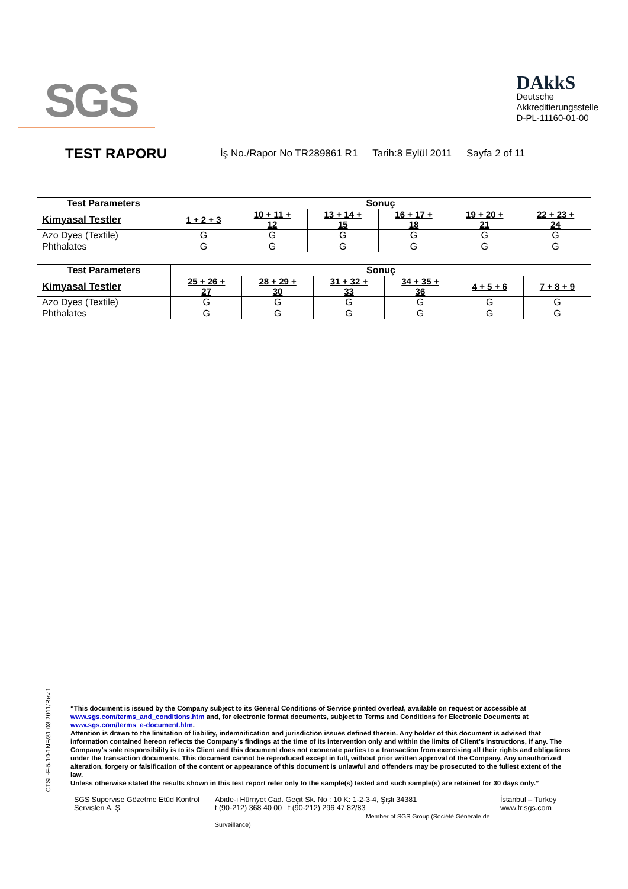SGS
DAkkS
Deutsche
Akkreditierungsstelle
D-PL-11160-01-00
TEST RAPORU
İş No./Rapor No TR289861 R1 Tarih:8 Eylül 2011 Sayfa 2 of 11
| Test Parameters | Sonuç | | | | | |
| --- | --- | --- | --- | --- | --- | --- |
| Kimyasal Testler | 1 + 2 + 3 | 10 + 11 + 12 | 13 + 14 + 15 | 16 + 17 + 18 | 19 + 20 + 21 | 22 + 23 + 24 |
| Azo Dyes (Textile) | G | G | G | G | G | G |
| Phthalates | G | G | G | G | G | G |
| Test Parameters | Sonuç | | | | | |
| --- | --- | --- | --- | --- | --- | --- |
| Kimyasal Testler | 25 + 26 + 27 | 28 + 29 + 30 | 31 + 32 + 33 | 34 + 35 + 36 | 4 + 5 + 6 | 7 + 8 + 9 |
| Azo Dyes (Textile) | G | G | G | G | G | G |
| Phthalates | G | G | G | G | G | G |
CTSL-F-5.10-1NF/31.03.2011/Rev.1
“This document is issued by the Company subject to its General Conditions of Service printed overleaf, available on request or accessible at www.sgs.com/terms_and_conditions.htm and, for electronic format documents, subject to Terms and Conditions for Electronic Documents at www.sgs.com/terms_e-document.htm.
Attention is drawn to the limitation of liability, indemnification and jurisdiction issues defined therein. Any holder of this document is advised that information contained hereon reflects the Company’s findings at the time of its intervention only and within the limits of Client’s instructions, if any. The Company’s sole responsibility is to its Client and this document does not exonerate parties to a transaction from exercising all their rights and obligations under the transaction documents. This document cannot be reproduced except in full, without prior written approval of the Company. Any unauthorized alteration, forgery or falsification of the content or appearance of this document is unlawful and offenders may be prosecuted to the fullest extent of the law.
Unless otherwise stated the results shown in this test report refer only to the sample(s) tested and such sample(s) are retained for 30 days only.”
SGS Supervise Gözetme Etüd Kontrol Servisleri A. Ş.
Abide-i Hürriyet Cad. Geçit Sk. No : 10 K: 1-2-3-4, Şişli 34381
t (90-212) 368 40 00 f (90-212) 296 47 82/83
Member of SGS Group (Société Générale de Surveillance)
İstanbul – Turkey
www.tr.sgs.com